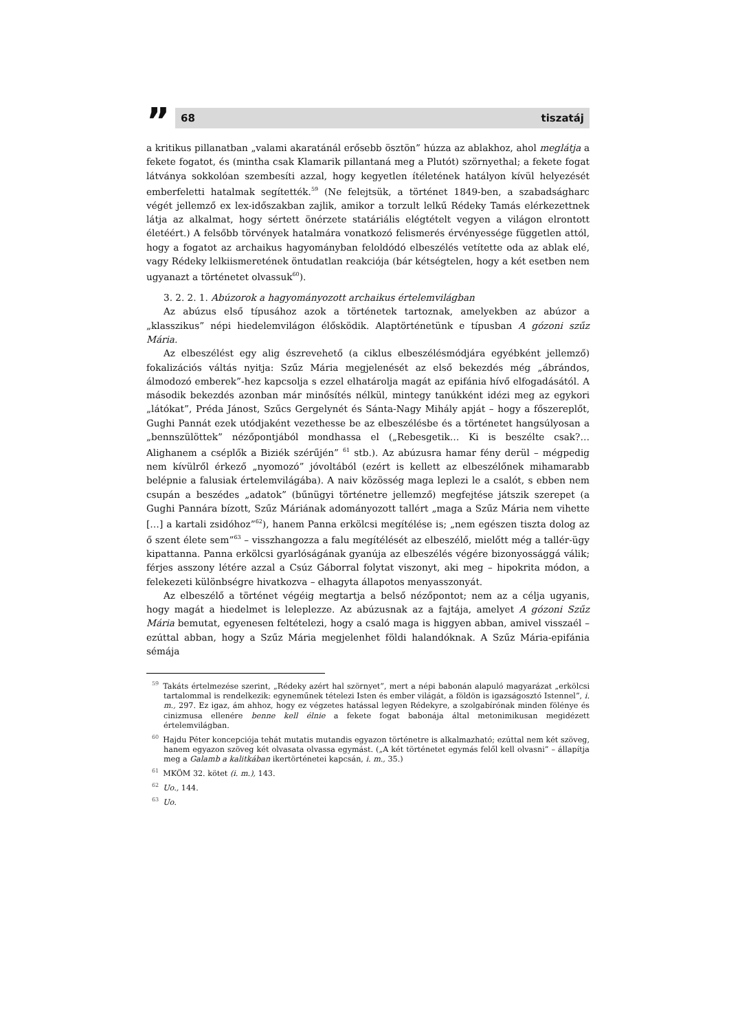”
68 tiszatáj
a kritikus pillanatban „valami akaratánál erősebb ösztön” húzza az ablakhoz, ahol meglátja a fekete fogatot, és (mintha csak Klamarik pillantaná meg a Plutót) szörnyethal; a fekete fogat látványa sokkolóan szembesíti azzal, hogy kegyetlen ítéletének hatályon kívül helyezését emberfeletti hatalmak segítették.<sup>59</sup> (Ne felejtsük, a történet 1849-ben, a szabadságharc végét jellemző ex lex-időszakban zajlik, amikor a torzult lelkű Rédeky Tamás elérkezettnek látja az alkalmat, hogy sértett önérzete statáriális elégtételt vegyen a világon elrontott életéért.) A felsőbb törvények hatalmára vonatkozó felismerés érvényessége független attól, hogy a fogatot az archaikus hagyományban feloldódó elbeszélés vetítette oda az ablak elé, vagy Rédeky lelkiismeretének öntudatlan reakciója (bár kétségtelen, hogy a két esetben nem ugyanazt a történetet olvassuk<sup>60</sup>).
3. 2. 2. 1. Abúzorok a hagyományozott archaikus értelemvilágban
Az abúzus első típusához azok a történetek tartoznak, amelyekben az abúzor a „klasszikus” népi hiedelemvilágon élősködik. Alaptörténetünk e típusban A gózoni szűz Mária.
Az elbeszélést egy alig észrevehető (a ciklus elbeszélésmódjára egyébként jellemző) fokalizációs váltás nyitja: Szűz Mária megjelenését az első bekezdés még „ábrándos, álmodozó emberek”-hez kapcsolja s ezzel elhatárolja magát az epifánia hívő elfogadásától. A második bekezdés azonban már minősítés nélkül, mintegy tanúkként idézi meg az egykori „látókat”, Préda Jánost, Szűcs Gergelynét és Sánta-Nagy Mihály apját – hogy a főszereplőt, Gughi Pannát ezek utódjaként vezethesse be az elbeszélésbe és a történetet hangsúlyosan a „bennszülöttek” nézőpontjából mondhassa el („Rebesgetik… Ki is beszélte csak?… Alighanem a cséplők a Biziék szérűjén” <sup>61</sup> stb.). Az abúzusra hamar fény derül – mégpedig nem kívülről érkező „nyomozó” jóvoltából (ezért is kellett az elbeszélőnek mihamarabb belépnie a falusiak értelemvilágába). A naiv közösség maga leplezi le a csalót, s ebben nem csupán a beszédes „adatok” (bűnügyi történetre jellemző) megfejtése játszik szerepet (a Gughi Pannára bízott, Szűz Máriának adományozott tallért „maga a Szűz Mária nem vihette […] a kartali zsidóhoz”<sup>62</sup>), hanem Panna erkölcsi megítélése is; „nem egészen tiszta dolog az ő szent élete sem”<sup>63</sup> – visszhangozza a falu megítélését az elbeszélő, mielőtt még a tallér-ügy kipattanna. Panna erkölcsi gyarlóságának gyanúja az elbeszélés végére bizonyossággá válik; férjes asszony létére azzal a Csúz Gáborral folytat viszonyt, aki meg – hipokrita módon, a felekezeti különbségre hivatkozva – elhagyta állapotos menyasszonyát.
Az elbeszélő a történet végéig megtartja a belső nézőpontot; nem az a célja ugyanis, hogy magát a hiedelmet is leleplezze. Az abúzusnak az a fajtája, amelyet A gózoni Szűz Mária bemutat, egyenesen feltételezi, hogy a csaló maga is higgyen abban, amivel visszaél – ezúttal abban, hogy a Szűz Mária megjelenhet földi halandóknak. A Szűz Mária-epifánia sémája
<sup>59</sup> Takáts értelmezése szerint, „Rédeky azért hal szörnyet”, mert a népi babonán alapuló magyarázat „erkölcsi tartalommal is rendelkezik: egyneműnek tételezi Isten és ember világát, a földön is igazságosztó Istennel”, i. m., 297. Ez igaz, ám ahhoz, hogy ez végzetes hatással legyen Rédekyre, a szolgabírónak minden fölénye és cinizmusa ellenére benne kell élnie a fekete fogat babonája által metonimikusan megidézett értelemvilágban.
<sup>60</sup> Hajdu Péter koncepciója tehát mutatis mutandis egyazon történetre is alkalmazható; ezúttal nem két szöveg, hanem egyazon szöveg két olvasata olvassa egymást. („A két történetet egymás felől kell olvasni” – állapítja meg a Galamb a kalitkában ikertörténetei kapcsán, i. m., 35.)
<sup>61</sup> MKÖM 32. kötet (i. m.), 143.
<sup>62</sup> Uo., 144.
<sup>63</sup> Uo.